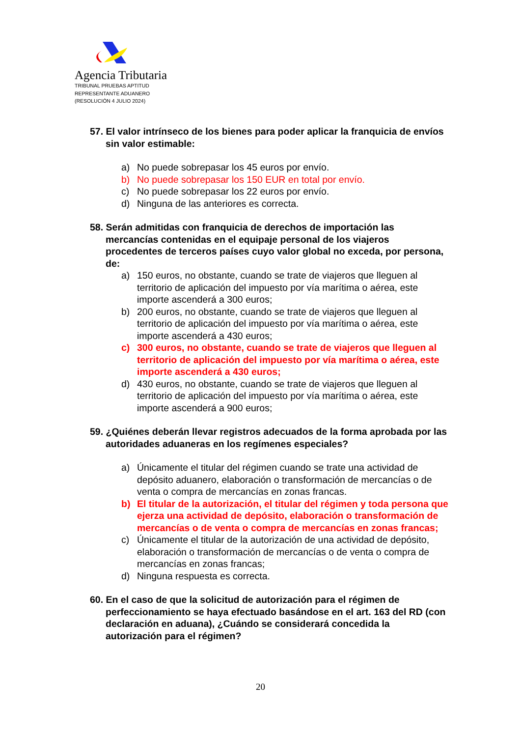Agencia Tributaria
TRIBUNAL PRUEBAS APTITUD
REPRESENTANTE ADUANERO
(RESOLUCIÓN 4 JULIO 2024)
57. El valor intrínseco de los bienes para poder aplicar la franquicia de envíos sin valor estimable:
a) No puede sobrepasar los 45 euros por envío.
b) No puede sobrepasar los 150 EUR en total por envío.
c) No puede sobrepasar los 22 euros por envío.
d) Ninguna de las anteriores es correcta.
58. Serán admitidas con franquicia de derechos de importación las mercancías contenidas en el equipaje personal de los viajeros procedentes de terceros países cuyo valor global no exceda, por persona, de:
a) 150 euros, no obstante, cuando se trate de viajeros que lleguen al territorio de aplicación del impuesto por vía marítima o aérea, este importe ascenderá a 300 euros;
b) 200 euros, no obstante, cuando se trate de viajeros que lleguen al territorio de aplicación del impuesto por vía marítima o aérea, este importe ascenderá a 430 euros;
c) 300 euros, no obstante, cuando se trate de viajeros que lleguen al territorio de aplicación del impuesto por vía marítima o aérea, este importe ascenderá a 430 euros;
d) 430 euros, no obstante, cuando se trate de viajeros que lleguen al territorio de aplicación del impuesto por vía marítima o aérea, este importe ascenderá a 900 euros;
59. ¿Quiénes deberán llevar registros adecuados de la forma aprobada por las autoridades aduaneras en los regímenes especiales?
a) Únicamente el titular del régimen cuando se trate una actividad de depósito aduanero, elaboración o transformación de mercancías o de venta o compra de mercancías en zonas francas.
b) El titular de la autorización, el titular del régimen y toda persona que ejerza una actividad de depósito, elaboración o transformación de mercancías o de venta o compra de mercancías en zonas francas;
c) Únicamente el titular de la autorización de una actividad de depósito, elaboración o transformación de mercancías o de venta o compra de mercancías en zonas francas;
d) Ninguna respuesta es correcta.
60. En el caso de que la solicitud de autorización para el régimen de perfeccionamiento se haya efectuado basándose en el art. 163 del RD (con declaración en aduana), ¿Cuándo se considerará concedida la autorización para el régimen?
20